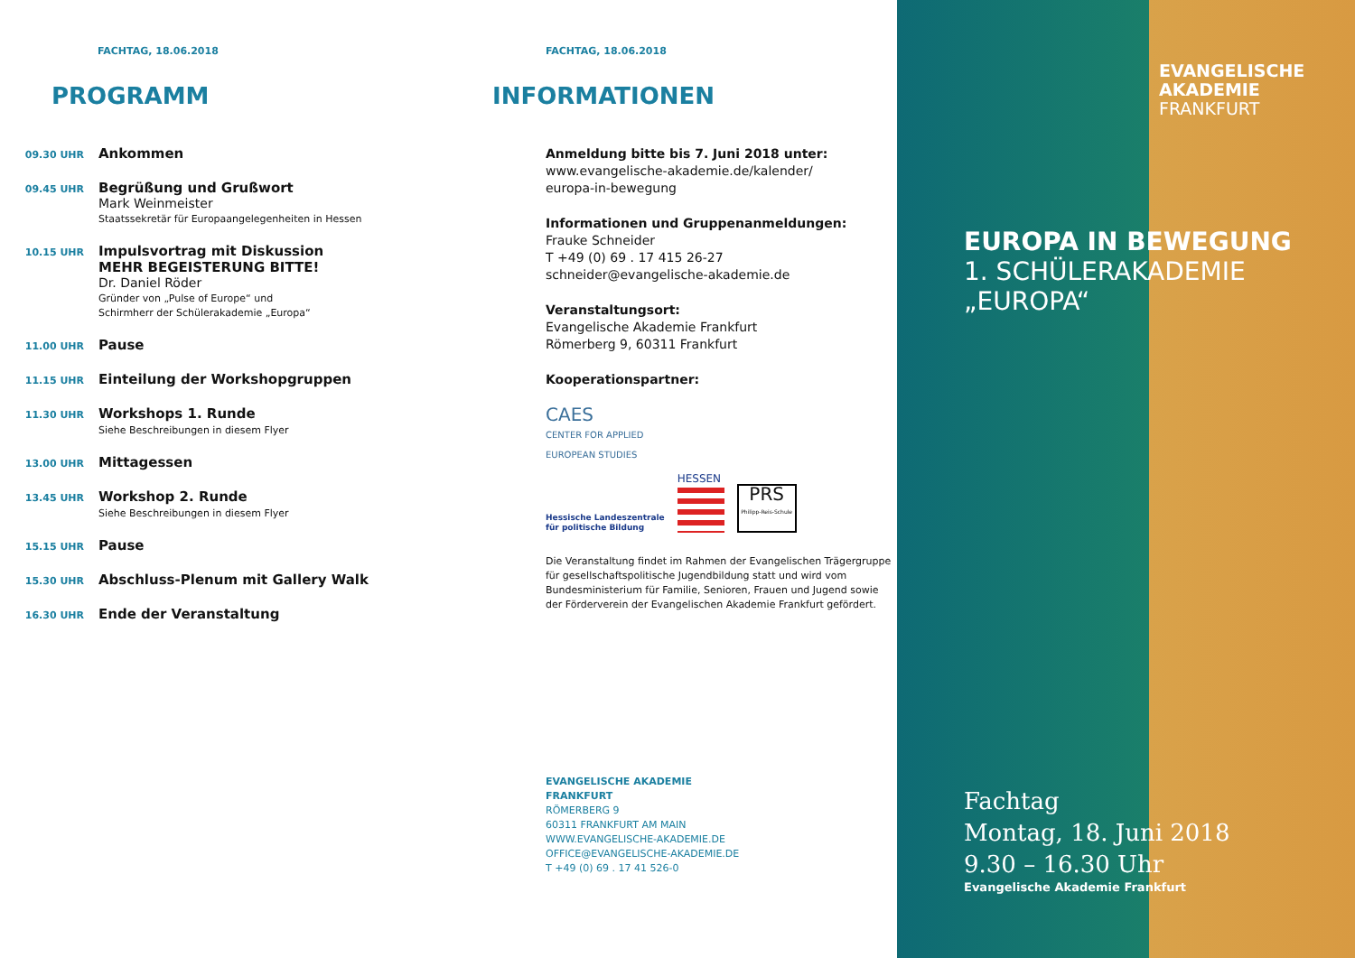FACHTAG, 18.06.2018
PROGRAMM
09.30 UHR
Ankommen
09.45 UHR
Begrüßung und Grußwort
Mark Weinmeister
Staatssekretär für Europaangelegenheiten in Hessen
10.15 UHR
Impulsvortrag mit Diskussion
MEHR BEGEISTERUNG BITTE!
Dr. Daniel Röder
Gründer von „Pulse of Europe“ und
Schirmherr der Schülerakademie „Europa“
11.00 UHR
Pause
11.15 UHR
Einteilung der Workshopgruppen
11.30 UHR
Workshops 1. Runde
Siehe Beschreibungen in diesem Flyer
13.00 UHR
Mittagessen
13.45 UHR
Workshop 2. Runde
Siehe Beschreibungen in diesem Flyer
15.15 UHR
Pause
15.30 UHR
Abschluss-Plenum mit Gallery Walk
16.30 UHR
Ende der Veranstaltung
FACHTAG, 18.06.2018
INFORMATIONEN
Anmeldung bitte bis 7. Juni 2018 unter:
www.evangelische-akademie.de/kalender/
europa-in-bewegung
Informationen und Gruppenanmeldungen:
Frauke Schneider
T +49 (0) 69 . 17 415 26-27
schneider@evangelische-akademie.de
Veranstaltungsort:
Evangelische Akademie Frankfurt
Römerberg 9, 60311 Frankfurt
Kooperationspartner:
CAES
CENTER FOR APPLIED
EUROPEAN STUDIES
Hessische Landeszentrale
für politische Bildung
HESSEN
PRS
Philipp-Reis-Schule
Die Veranstaltung findet im Rahmen der Evangelischen Trägergruppe für gesellschaftspolitische Jugendbildung statt und wird vom Bundesministerium für Familie, Senioren, Frauen und Jugend sowie der Förderverein der Evangelischen Akademie Frankfurt gefördert.
EVANGELISCHE AKADEMIE
FRANKFURT
RÖMERBERG 9
60311 FRANKFURT AM MAIN
WWW.EVANGELISCHE-AKADEMIE.DE
OFFICE@EVANGELISCHE-AKADEMIE.DE
T +49 (0) 69 . 17 41 526-0
EVANGELISCHE
AKADEMIE
FRANKFURT
EUROPA IN BEWEGUNG
1. SCHÜLERAKADEMIE
„EUROPA“
Fachtag
Montag, 18. Juni 2018
9.30 – 16.30 Uhr
Evangelische Akademie Frankfurt